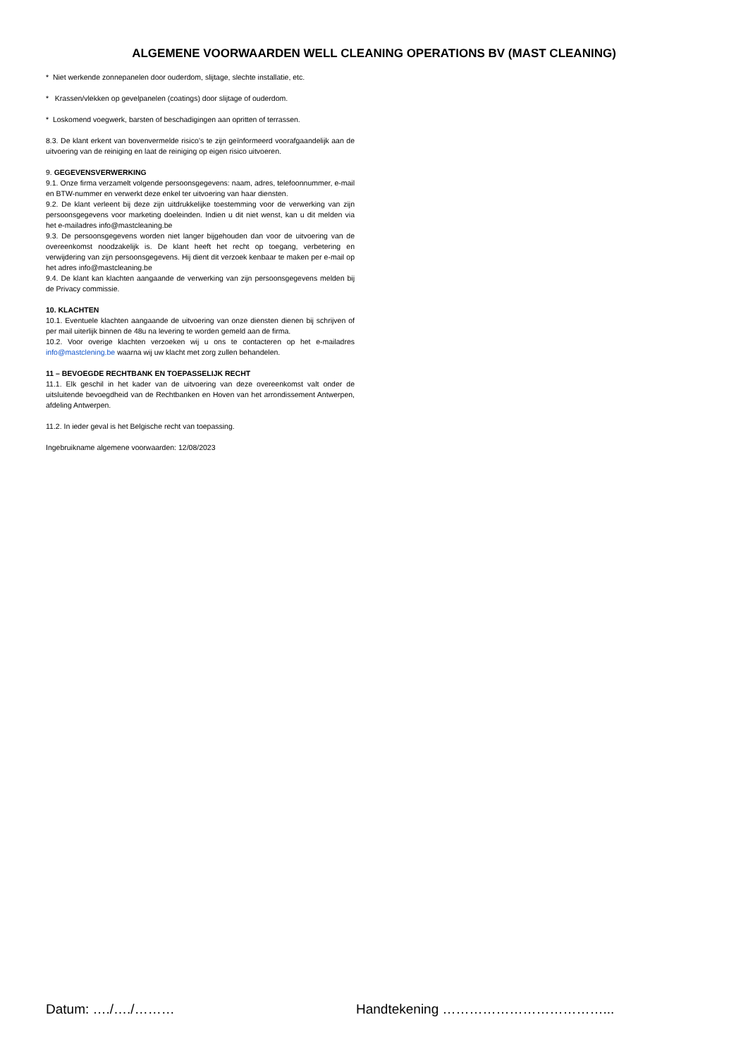ALGEMENE VOORWAARDEN WELL CLEANING OPERATIONS BV (MAST CLEANING)
* Niet werkende zonnepanelen door ouderdom, slijtage, slechte installatie, etc.
* Krassen/vlekken op gevelpanelen (coatings) door slijtage of ouderdom.
* Loskomend voegwerk, barsten of beschadigingen aan opritten of terrassen.
8.3. De klant erkent van bovenvermelde risico’s te zijn geïnformeerd voorafgaandelijk aan de uitvoering van de reiniging en laat de reiniging op eigen risico uitvoeren.
9. GEGEVENSVERWERKING
9.1. Onze firma verzamelt volgende persoonsgegevens: naam, adres, telefoonnummer, e-mail en BTW-nummer en verwerkt deze enkel ter uitvoering van haar diensten.
9.2. De klant verleent bij deze zijn uitdrukkelijke toestemming voor de verwerking van zijn persoonsgegevens voor marketing doeleinden. Indien u dit niet wenst, kan u dit melden via het e-mailadres info@mastcleaning.be
9.3. De persoonsgegevens worden niet langer bijgehouden dan voor de uitvoering van de overeenkomst noodzakelijk is. De klant heeft het recht op toegang, verbetering en verwijdering van zijn persoonsgegevens. Hij dient dit verzoek kenbaar te maken per e-mail op het adres info@mastcleaning.be
9.4. De klant kan klachten aangaande de verwerking van zijn persoonsgegevens melden bij de Privacy commissie.
10. KLACHTEN
10.1. Eventuele klachten aangaande de uitvoering van onze diensten dienen bij schrijven of per mail uiterlijk binnen de 48u na levering te worden gemeld aan de firma.
10.2. Voor overige klachten verzoeken wij u ons te contacteren op het e-mailadres info@mastclening.be waarna wij uw klacht met zorg zullen behandelen.
11 – BEVOEGDE RECHTBANK EN TOEPASSELIJK RECHT
11.1. Elk geschil in het kader van de uitvoering van deze overeenkomst valt onder de uitsluitende bevoegdheid van de Rechtbanken en Hoven van het arrondissement Antwerpen, afdeling Antwerpen.
11.2. In ieder geval is het Belgische recht van toepassing.
Ingebruikname algemene voorwaarden: 12/08/2023
Datum: …./…./……… Handtekening ………………………………...